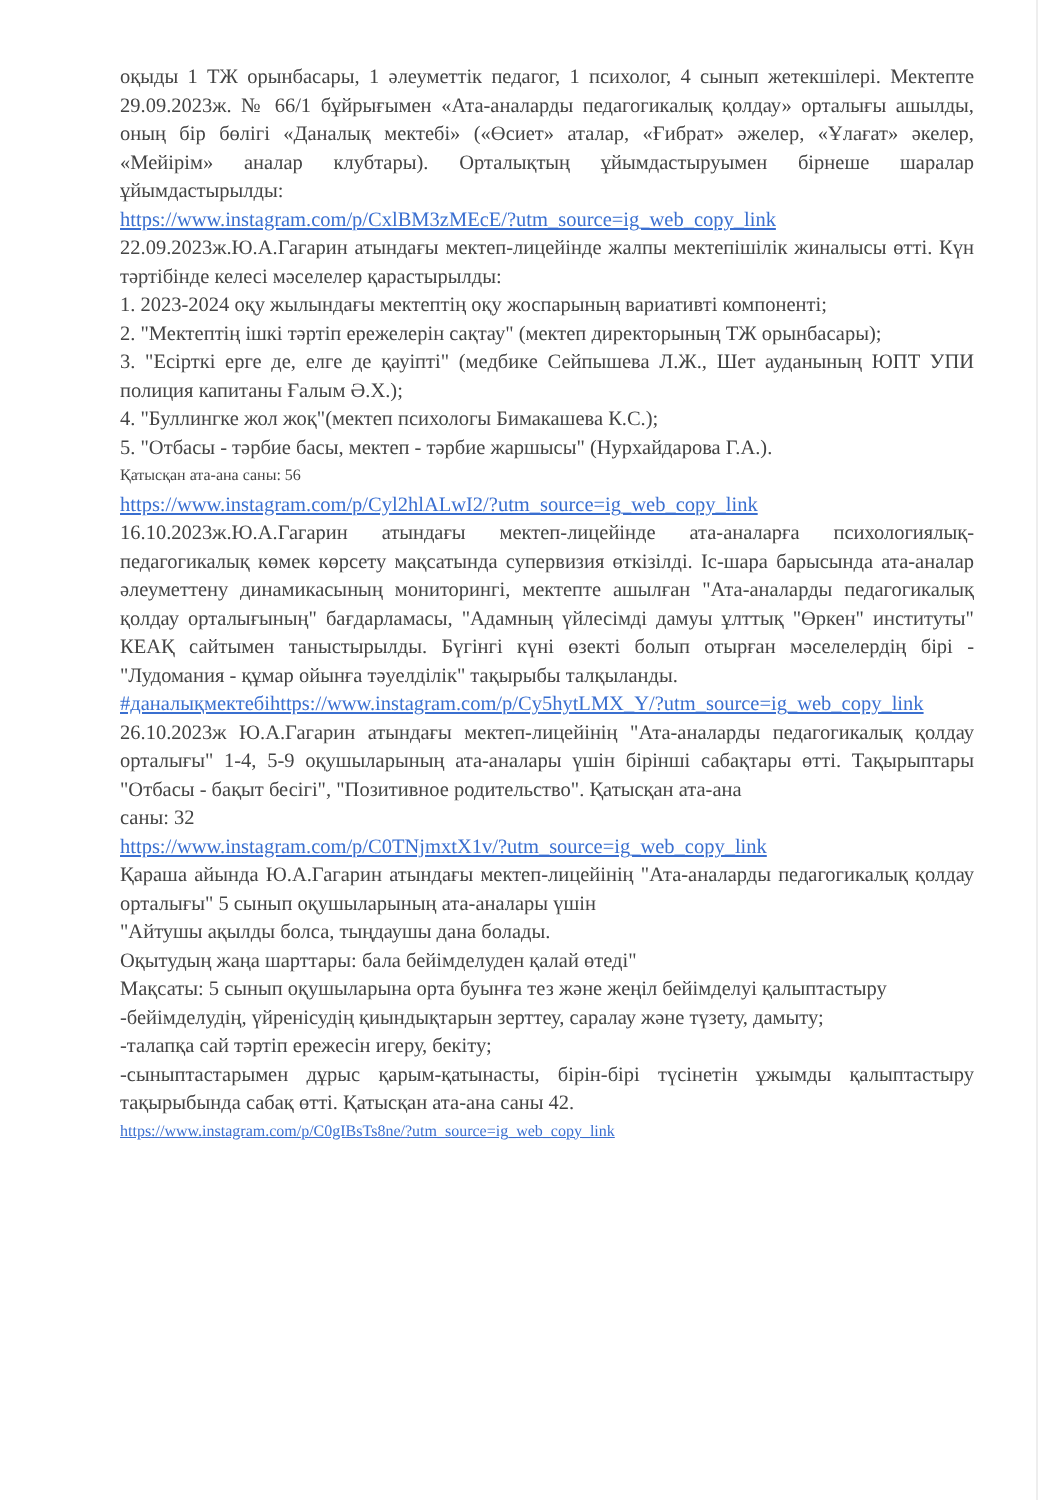оқыды 1 ТЖ орынбасары, 1 әлеуметтік педагог, 1 психолог, 4 сынып жетекшілері. Мектепте 29.09.2023ж. № 66/1 бұйрығымен «Ата-аналарды педагогикалық қолдау» орталығы ашылды, оның бір бөлігі «Даналық мектебі» («Өсиет» аталар, «Ғибрат» әжелер, «Ұлағат» әкелер, «Мейірім» аналар клубтары). Орталықтың ұйымдастыруымен бірнеше шаралар ұйымдастырылды:
https://www.instagram.com/p/CxlBM3zMEcE/?utm_source=ig_web_copy_link
22.09.2023ж.Ю.А.Гагарин атындағы мектеп-лицейінде жалпы мектепішілік жиналысы өтті. Күн тәртібінде келесі мәселелер қарастырылды:
1. 2023-2024 оқу жылындағы мектептің оқу жоспарының вариативті компоненті;
2. "Мектептің ішкі тәртіп ережелерін сақтау" (мектеп директорының ТЖ орынбасары);
3. "Есірткі ерге де, елге де қауіпті" (медбике Сейпышева Л.Ж., Шет ауданының ЮПТ УПИ полиция капитаны Ғалым Ә.Х.);
4. "Буллингке жол жоқ"(мектеп психологы Бимакашева К.С.);
5. "Отбасы - тәрбие басы, мектеп - тәрбие жаршысы" (Нурхайдарова Г.А.).
Қатысқан ата-ана саны: 56
https://www.instagram.com/p/Cyl2hlALwI2/?utm_source=ig_web_copy_link
16.10.2023ж.Ю.А.Гагарин атындағы мектеп-лицейінде ата-аналарға психологиялық-педагогикалық көмек көрсету мақсатында супервизия өткізілді. Іс-шара барысында ата-аналар әлеуметтену динамикасының мониторингі, мектепте ашылған "Ата-аналарды педагогикалық қолдау орталығының" бағдарламасы, "Адамның үйлесімді дамуы ұлттық "Өркен" институты" КЕАҚ сайтымен таныстырылды. Бүгінгі күні өзекті болып отырған мәселелердің бірі - "Лудомания - құмар ойынға тәуелділік" тақырыбы талқыланды.
#даналықмектебіhttps://www.instagram.com/p/Cy5hytLMX_Y/?utm_source=ig_web_copy_link
26.10.2023ж Ю.А.Гагарин атындағы мектеп-лицейінің "Ата-аналарды педагогикалық қолдау орталығы" 1-4, 5-9 оқушыларының ата-аналары үшін бірінші сабақтары өтті. Тақырыптары "Отбасы - бақыт бесігі", "Позитивное родительство". Қатысқан ата-ана
саны: 32
https://www.instagram.com/p/C0TNjmxtX1v/?utm_source=ig_web_copy_link
Қараша айында Ю.А.Гагарин атындағы мектеп-лицейінің "Ата-аналарды педагогикалық қолдау орталығы" 5 сынып оқушыларының ата-аналары үшін
"Айтушы ақылды болса, тыңдаушы дана болады.
Оқытудың жаңа шарттары: бала бейімделуден қалай өтеді"
Мақсаты: 5 сынып оқушыларына орта буынға тез және жеңіл бейімделуі қалыптастыру
-бейімделудің, үйренісудің қиындықтарын зерттеу, саралау және түзету, дамыту;
-талапқа сай тәртіп ережесін игеру, бекіту;
-сыныптастарымен дұрыс қарым-қатынасты, бірін-бірі түсінетін ұжымды қалыптастыру тақырыбында сабақ өтті. Қатысқан ата-ана саны 42.
https://www.instagram.com/p/C0gIBsTs8ne/?utm_source=ig_web_copy_link